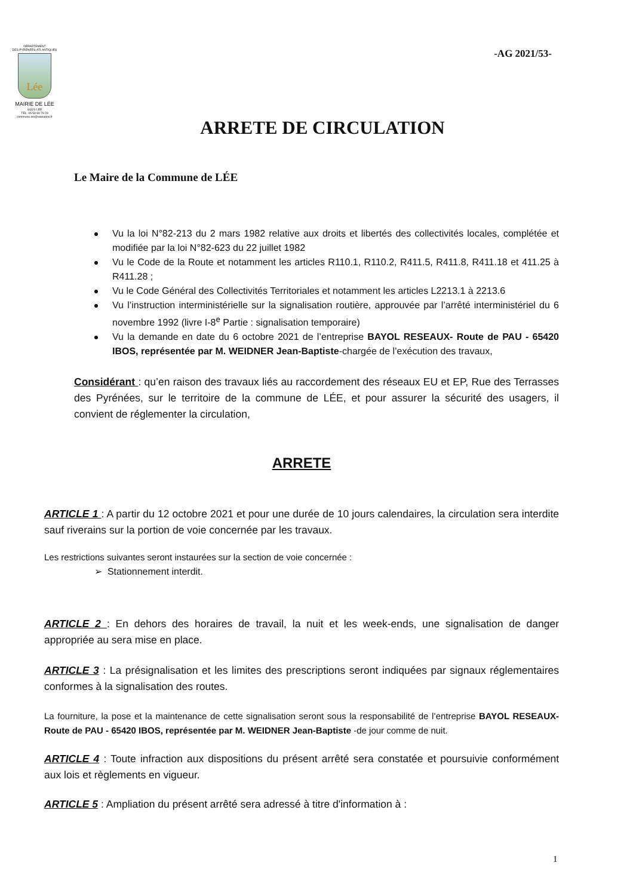DÉPARTEMENT
DES PYRÉNÉES-ATLANTIQUES
Lée
MAIRIE DE LÉE
64320 LÉE
TÉL. 05 59 81 79 28
commune.lee@wanadoo.fr
-AG 2021/53-
ARRETE DE CIRCULATION
Le Maire de la Commune de LÉE
Vu la loi N°82-213 du 2 mars 1982 relative aux droits et libertés des collectivités locales, complétée et modifiée par la loi N°82-623 du 22 juillet 1982
Vu le Code de la Route et notamment les articles R110.1, R110.2, R411.5, R411.8, R411.18 et 411.25 à R411.28 ;
Vu le Code Général des Collectivités Territoriales et notamment les articles L2213.1 à 2213.6
Vu l’instruction interministérielle sur la signalisation routière, approuvée par l’arrêté interministériel du 6 novembre 1992 (livre I-8<sup>e</sup> Partie : signalisation temporaire)
Vu la demande en date du 6 octobre 2021 de l’entreprise BAYOL RESEAUX- Route de PAU - 65420 IBOS, représentée par M. WEIDNER Jean-Baptiste-chargée de l’exécution des travaux,
Considérant : qu’en raison des travaux liés au raccordement des réseaux EU et EP, Rue des Terrasses des Pyrénées, sur le territoire de la commune de LÉE, et pour assurer la sécurité des usagers, il convient de réglementer la circulation,
ARRETE
ARTICLE 1 : A partir du 12 octobre 2021 et pour une durée de 10 jours calendaires, la circulation sera interdite sauf riverains sur la portion de voie concernée par les travaux.
Les restrictions suivantes seront instaurées sur la section de voie concernée :
➢ Stationnement interdit.
ARTICLE 2 : En dehors des horaires de travail, la nuit et les week-ends, une signalisation de danger appropriée au sera mise en place.
ARTICLE 3 : La présignalisation et les limites des prescriptions seront indiquées par signaux réglementaires conformes à la signalisation des routes.
La fourniture, la pose et la maintenance de cette signalisation seront sous la responsabilité de l’entreprise BAYOL RESEAUX- Route de PAU - 65420 IBOS, représentée par M. WEIDNER Jean-Baptiste -de jour comme de nuit.
ARTICLE 4 : Toute infraction aux dispositions du présent arrêté sera constatée et poursuivie conformément aux lois et règlements en vigueur.
ARTICLE 5 : Ampliation du présent arrêté sera adressé à titre d'information à :
1